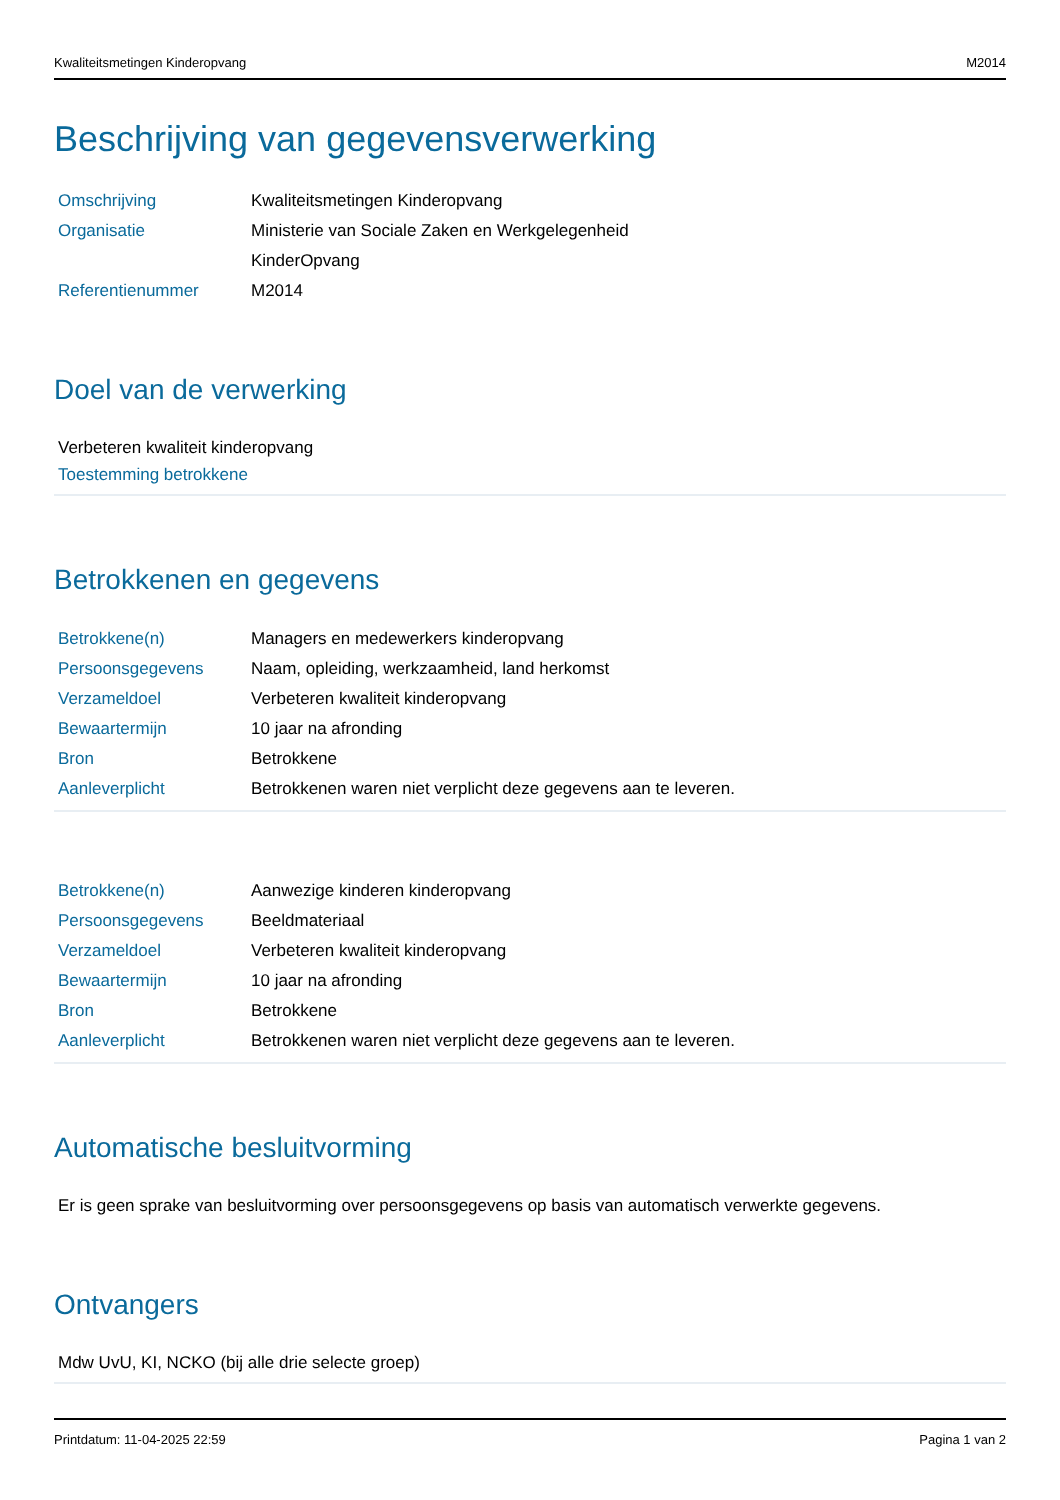Kwaliteitsmetingen Kinderopvang M2014
Beschrijving van gegevensverwerking
| Omschrijving | Kwaliteitsmetingen Kinderopvang |
| Organisatie | Ministerie van Sociale Zaken en Werkgelegenheid |
| | KinderOpvang |
| Referentienummer | M2014 |
Doel van de verwerking
Verbeteren kwaliteit kinderopvang
Toestemming betrokkene
Betrokkenen en gegevens
| Betrokkene(n) | Managers en medewerkers kinderopvang |
| Persoonsgegevens | Naam, opleiding, werkzaamheid, land herkomst |
| Verzameldoel | Verbeteren kwaliteit kinderopvang |
| Bewaartermijn | 10 jaar na afronding |
| Bron | Betrokkene |
| Aanleverplicht | Betrokkenen waren niet verplicht deze gegevens aan te leveren. |
| Betrokkene(n) | Aanwezige kinderen kinderopvang |
| Persoonsgegevens | Beeldmateriaal |
| Verzameldoel | Verbeteren kwaliteit kinderopvang |
| Bewaartermijn | 10 jaar na afronding |
| Bron | Betrokkene |
| Aanleverplicht | Betrokkenen waren niet verplicht deze gegevens aan te leveren. |
Automatische besluitvorming
Er is geen sprake van besluitvorming over persoonsgegevens op basis van automatisch verwerkte gegevens.
Ontvangers
Mdw UvU, KI, NCKO (bij alle drie selecte groep)
Printdatum: 11-04-2025 22:59 Pagina 1 van 2